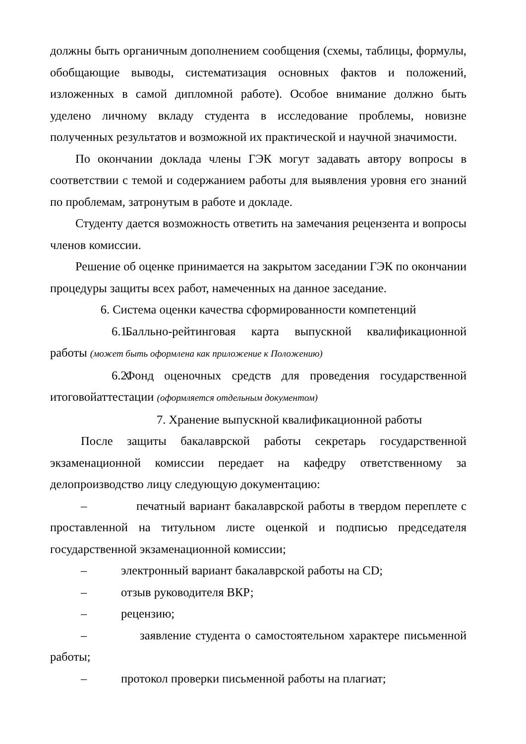должны быть органичным дополнением сообщения (схемы, таблицы, формулы, обобщающие выводы, систематизация основных фактов и положений, изложенных в самой дипломной работе). Особое внимание должно быть уделено личному вкладу студента в исследование проблемы, новизне полученных результатов и возможной их практической и научной значимости.
По окончании доклада члены ГЭК могут задавать автору вопросы в соответствии с темой и содержанием работы для выявления уровня его знаний по проблемам, затронутым в работе и докладе.
Студенту дается возможность ответить на замечания рецензента и вопросы членов комиссии.
Решение об оценке принимается на закрытом заседании ГЭК по окончании процедуры защиты всех работ, намеченных на данное заседание.
6. Система оценки качества сформированности компетенций
6.1. Балльно-рейтинговая карта выпускной квалификационной работы (может быть оформлена как приложение к Положению)
6.2. Фонд оценочных средств для проведения государственной итоговойаттестации (оформляется отдельным документом)
7. Хранение выпускной квалификационной работы
После защиты бакалаврской работы секретарь государственной экзаменационной комиссии передает на кафедру ответственному за делопроизводство лицу следующую документацию:
– печатный вариант бакалаврской работы в твердом переплете с проставленной на титульном листе оценкой и подписью председателя государственной экзаменационной комиссии;
– электронный вариант бакалаврской работы на CD;
– отзыв руководителя ВКР;
– рецензию;
– заявление студента о самостоятельном характере письменной работы;
– протокол проверки письменной работы на плагиат;